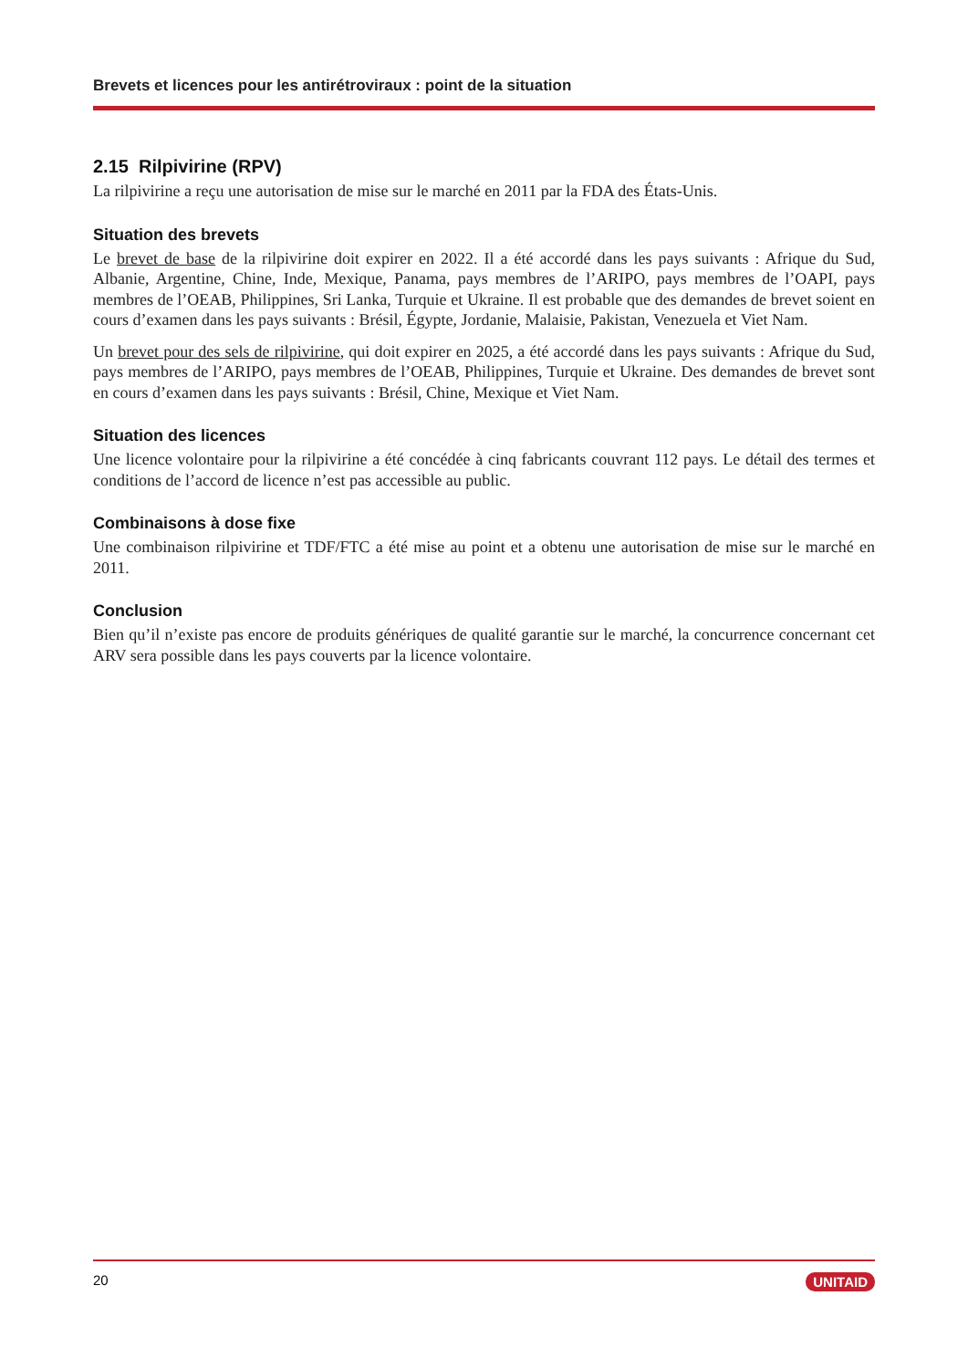Brevets et licences pour les antirétroviraux : point de la situation
2.15 Rilpivirine (RPV)
La rilpivirine a reçu une autorisation de mise sur le marché en 2011 par la FDA des États-Unis.
Situation des brevets
Le brevet de base de la rilpivirine doit expirer en 2022. Il a été accordé dans les pays suivants : Afrique du Sud, Albanie, Argentine, Chine, Inde, Mexique, Panama, pays membres de l’ARIPO, pays membres de l’OAPI, pays membres de l’OEAB, Philippines, Sri Lanka, Turquie et Ukraine. Il est probable que des demandes de brevet soient en cours d’examen dans les pays suivants : Brésil, Égypte, Jordanie, Malaisie, Pakistan, Venezuela et Viet Nam.
Un brevet pour des sels de rilpivirine, qui doit expirer en 2025, a été accordé dans les pays suivants : Afrique du Sud, pays membres de l’ARIPO, pays membres de l’OEAB, Philippines, Turquie et Ukraine. Des demandes de brevet sont en cours d’examen dans les pays suivants : Brésil, Chine, Mexique et Viet Nam.
Situation des licences
Une licence volontaire pour la rilpivirine a été concédée à cinq fabricants couvrant 112 pays. Le détail des termes et conditions de l’accord de licence n’est pas accessible au public.
Combinaisons à dose fixe
Une combinaison rilpivirine et TDF/FTC a été mise au point et a obtenu une autorisation de mise sur le marché en 2011.
Conclusion
Bien qu’il n’existe pas encore de produits génériques de qualité garantie sur le marché, la concurrence concernant cet ARV sera possible dans les pays couverts par la licence volontaire.
20 UNITAID